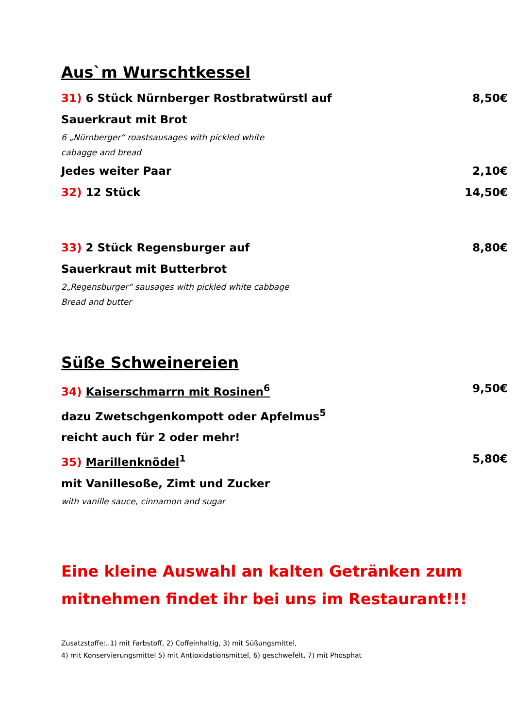Aus`m Wurschtkessel
31) 6 Stück Nürnberger Rostbratwürstl auf 8,50€
Sauerkraut mit Brot
6 „Nürnberger“ roastsausages with pickled white
cabagge and bread
Jedes weiter Paar 2,10€
32) 12 Stück 14,50€
33) 2 Stück Regensburger auf 8,80€
Sauerkraut mit Butterbrot
2„Regensburger“ sausages with pickled white cabbage
Bread and butter
Süße Schweinereien
34) Kaiserschmarrn mit Rosinen<sup>6</sup> 9,50€
dazu Zwetschgenkompott oder Apfelmus<sup>5</sup>
reicht auch für 2 oder mehr!
35) Marillenknödel<sup>1</sup> 5,80€
mit Vanillesoße, Zimt und Zucker
with vanille sauce, cinnamon and sugar
Eine kleine Auswahl an kalten Getränken zum
mitnehmen findet ihr bei uns im Restaurant!!!
Zusatzstoffe:..1) mit Farbstoff, 2) Coffeinhaltig, 3) mit Süßungsmittel,
4) mit Konservierungsmittel 5) mit Antioxidationsmittel, 6) geschwefelt, 7) mit Phosphat